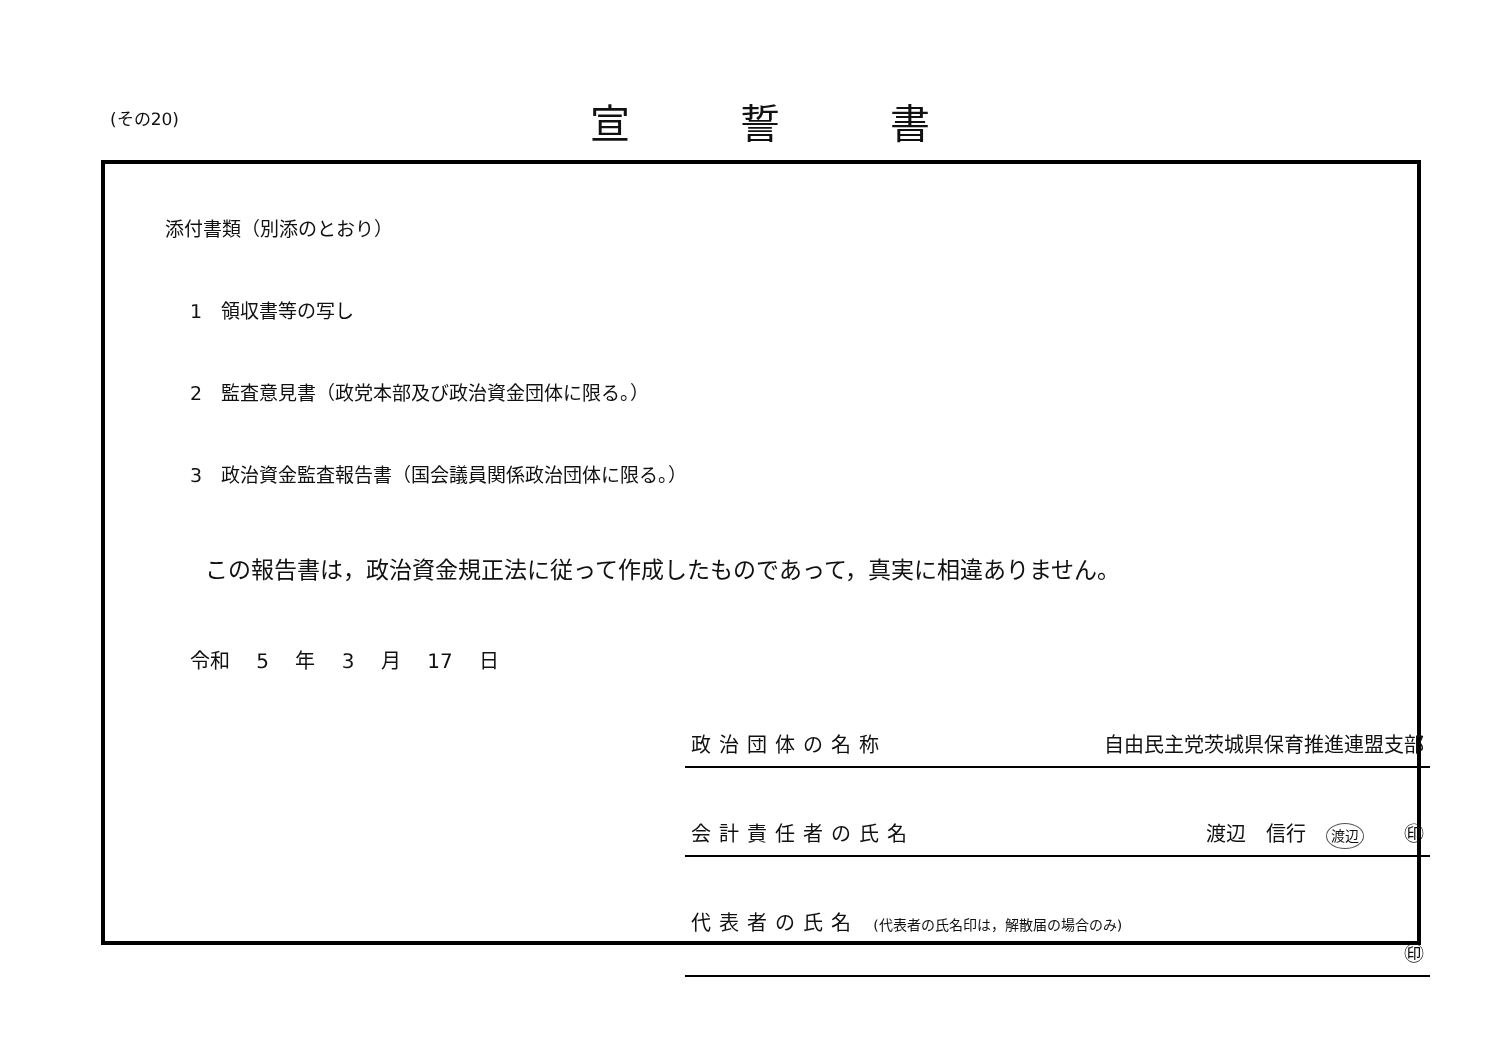(その20) 宣誓書
添付書類（別添のとおり）
1　領収書等の写し
2　監査意見書（政党本部及び政治資金団体に限る。）
3　政治資金監査報告書（国会議員関係政治団体に限る。）
この報告書は，政治資金規正法に従って作成したものであって，真実に相違ありません。
令和 5 年 3 月 17 日
政治団体の名称 自由民主党茨城県保育推進連盟支部
会計責任者の氏名 渡辺　信行　渡辺　　㊞
代表者の氏名 (代表者の氏名印は，解散届の場合のみ) ㊞